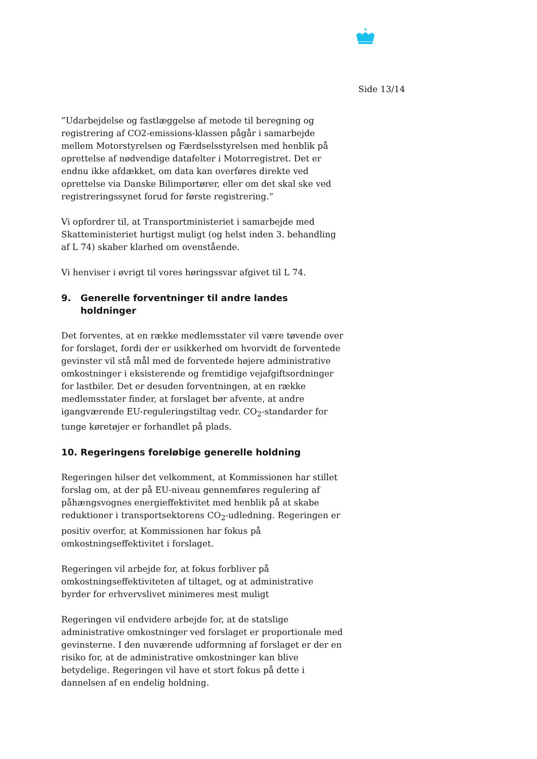Side 13/14
”Udarbejdelse og fastlæggelse af metode til beregning og registrering af CO2-emissions-klassen pågår i samarbejde mellem Motorstyrelsen og Færdselsstyrelsen med henblik på oprettelse af nødvendige datafelter i Motorregistret. Det er endnu ikke afdækket, om data kan overføres direkte ved oprettelse via Danske Bilimportører, eller om det skal ske ved registreringssynet forud for første registrering.”
Vi opfordrer til, at Transportministeriet i samarbejde med Skatteministeriet hurtigst muligt (og helst inden 3. behandling af L 74) skaber klarhed om ovenstående.
Vi henviser i øvrigt til vores høringssvar afgivet til L 74.
9. Generelle forventninger til andre landes holdninger
Det forventes, at en række medlemsstater vil være tøvende over for forslaget, fordi der er usikkerhed om hvorvidt de forventede gevinster vil stå mål med de forventede højere administrative omkostninger i eksisterende og fremtidige vejafgiftsordninger for lastbiler. Det er desuden forventningen, at en række medlemsstater finder, at forslaget bør afvente, at andre igangværende EU-reguleringstiltag vedr. CO<sub>2</sub>-standarder for tunge køretøjer er forhandlet på plads.
10. Regeringens foreløbige generelle holdning
Regeringen hilser det velkomment, at Kommissionen har stillet forslag om, at der på EU-niveau gennemføres regulering af påhængsvognes energieffektivitet med henblik på at skabe reduktioner i transportsektorens CO<sub>2</sub>-udledning. Regeringen er positiv overfor, at Kommissionen har fokus på omkostningseffektivitet i forslaget.
Regeringen vil arbejde for, at fokus forbliver på omkostningseffektiviteten af tiltaget, og at administrative byrder for erhvervslivet minimeres mest muligt
Regeringen vil endvidere arbejde for, at de statslige administrative omkostninger ved forslaget er proportionale med gevinsterne. I den nuværende udformning af forslaget er der en risiko for, at de administrative omkostninger kan blive betydelige. Regeringen vil have et stort fokus på dette i dannelsen af en endelig holdning.